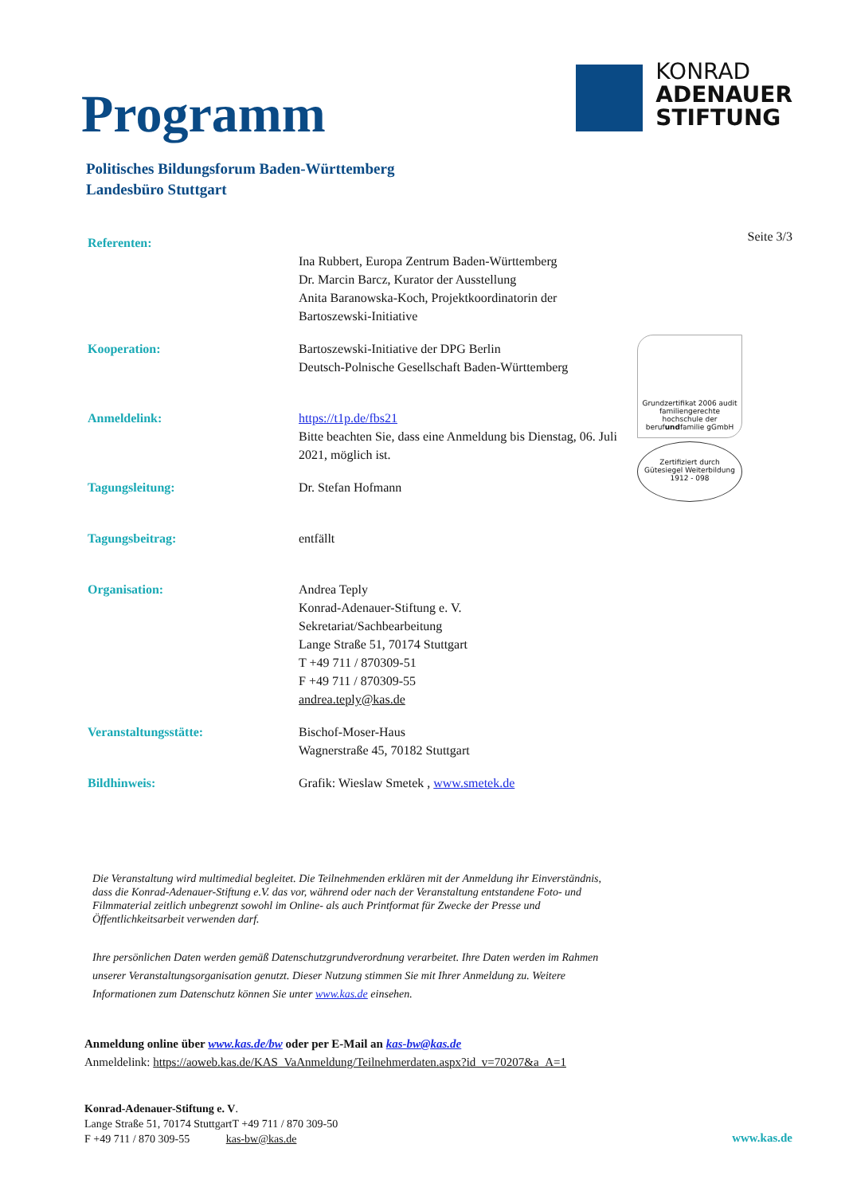Programm
KONRAD
ADENAUER
STIFTUNG
Politisches Bildungsforum Baden-Württemberg
Landesbüro Stuttgart
Seite 3/3
| Referenten: | Ina Rubbert, Europa Zentrum Baden-Württemberg Dr. Marcin Barcz, Kurator der Ausstellung Anita Baranowska-Koch, Projektkoordinatorin der Bartoszewski-Initiative |
| Kooperation: | Bartoszewski-Initiative der DPG Berlin Deutsch-Polnische Gesellschaft Baden-Württemberg |
| Anmeldelink: | https://t1p.de/fbs21 Bitte beachten Sie, dass eine Anmeldung bis Dienstag, 06. Juli 2021, möglich ist. |
| Tagungsleitung: | Dr. Stefan Hofmann |
| Tagungsbeitrag: | entfällt |
| Organisation: | Andrea Teply Konrad-Adenauer-Stiftung e. V. Sekretariat/Sachbearbeitung Lange Straße 51, 70174 Stuttgart T +49 711 / 870309-51 F +49 711 / 870309-55 andrea.teply@kas.de |
| Veranstaltungsstätte: | Bischof-Moser-Haus Wagnerstraße 45, 70182 Stuttgart |
| Bildhinweis: | Grafik: Wieslaw Smetek , www.smetek.de |
Grundzertifikat 2006 audit familiengerechte hochschule der berufundfamilie gGmbH
Zertifiziert durch
Gütesiegel Weiterbildung
1912 - 098
Die Veranstaltung wird multimedial begleitet. Die Teilnehmenden erklären mit der Anmeldung ihr Einverständnis, dass die Konrad-Adenauer-Stiftung e.V. das vor, während oder nach der Veranstaltung entstandene Foto- und Filmmaterial zeitlich unbegrenzt sowohl im Online- als auch Printformat für Zwecke der Presse und Öffentlichkeitsarbeit verwenden darf.
Ihre persönlichen Daten werden gemäß Datenschutzgrundverordnung verarbeitet. Ihre Daten werden im Rahmen unserer Veranstaltungsorganisation genutzt. Dieser Nutzung stimmen Sie mit Ihrer Anmeldung zu. Weitere Informationen zum Datenschutz können Sie unter www.kas.de einsehen.
Anmeldung online über www.kas.de/bw oder per E-Mail an kas-bw@kas.de
Anmeldelink: https://aoweb.kas.de/KAS_VaAnmeldung/Teilnehmerdaten.aspx?id_v=70207&a_A=1
Konrad-Adenauer-Stiftung e. V.
Lange Straße 51, 70174 StuttgartT +49 711 / 870 309-50
F +49 711 / 870 309-55 kas-bw@kas.de
www.kas.de